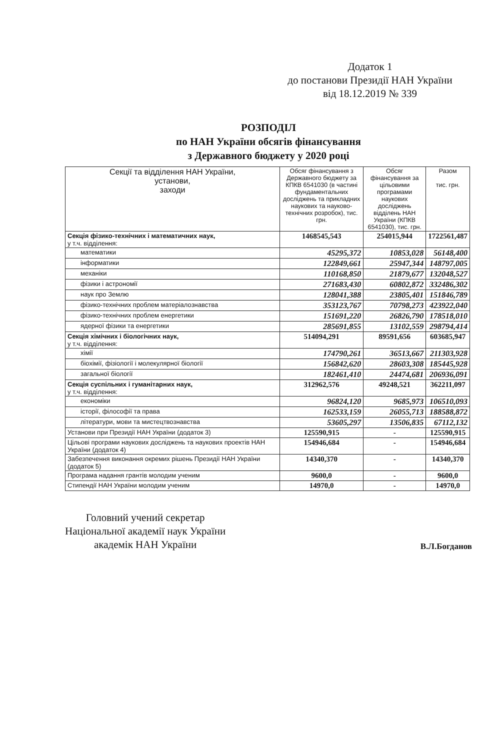Додаток 1
до постанови Президії НАН України
від 18.12.2019 № 339
РОЗПОДІЛ
по НАН України обсягів фінансування
з Державного бюджету у 2020 році
| Секції та відділення НАН України, установи, заходи | Обсяг фінансування з Державного бюджету за КПКВ 6541030 (в частині фундаментальних досліджень та прикладних наукових та науково-технічних розробок), тис. грн. | Обсяг фінансування за цільовими програмами наукових досліджень відділень НАН України (КПКВ 6541030), тис. грн. | Разом тис. грн. |
| --- | --- | --- | --- |
| Секція фізико-технічних і математичних наук, у т.ч. відділення: | 1468545,543 | 254015,944 | 1722561,487 |
| математики | 45295,372 | 10853,028 | 56148,400 |
| інформатики | 122849,661 | 25947,344 | 148797,005 |
| механіки | 110168,850 | 21879,677 | 132048,527 |
| фізики і астрономії | 271683,430 | 60802,872 | 332486,302 |
| наук про Землю | 128041,388 | 23805,401 | 151846,789 |
| фізико-технічних проблем матеріалознавства | 353123,767 | 70798,273 | 423922,040 |
| фізико-технічних проблем енергетики | 151691,220 | 26826,790 | 178518,010 |
| ядерної фізики та енергетики | 285691,855 | 13102,559 | 298794,414 |
| Секція хімічних і біологічних наук, у т.ч. відділення: | 514094,291 | 89591,656 | 603685,947 |
| хімії | 174790,261 | 36513,667 | 211303,928 |
| біохімії, фізіології і молекулярної біології | 156842,620 | 28603,308 | 185445,928 |
| загальної біології | 182461,410 | 24474,681 | 206936,091 |
| Секція суспільних і гуманітарних наук, у т.ч. відділення: | 312962,576 | 49248,521 | 362211,097 |
| економіки | 96824,120 | 9685,973 | 106510,093 |
| історії, філософії та права | 162533,159 | 26055,713 | 188588,872 |
| літератури, мови та мистецтвознавства | 53605,297 | 13506,835 | 67112,132 |
| Установи при Президії НАН України (додаток 3) | 125590,915 | - | 125590,915 |
| Цільові програми наукових досліджень та наукових проектів НАН України (додаток 4) | 154946,684 | - | 154946,684 |
| Забезпечення виконання окремих рішень Президії НАН України (додаток 5) | 14340,370 | - | 14340,370 |
| Програма надання грантів молодим ученим | 9600,0 | - | 9600,0 |
| Стипендії НАН України молодим ученим | 14970,0 | - | 14970,0 |
Головний учений секретар
Національної академії наук України
академік НАН України
В.Л.Богданов